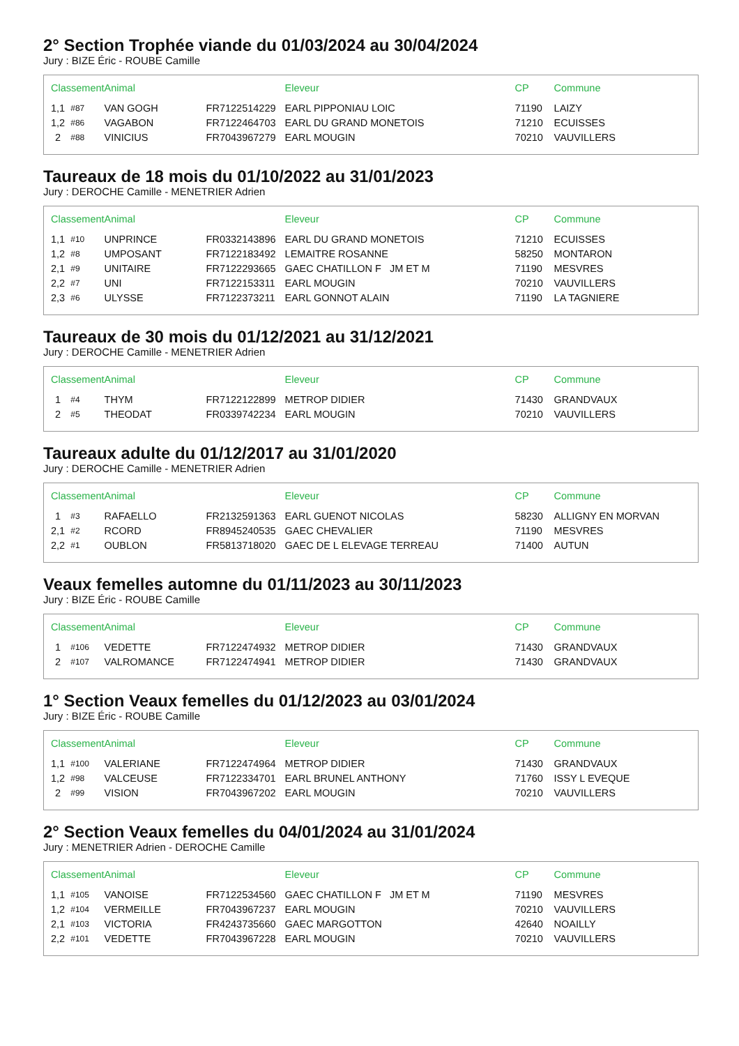2° Section Trophée viande du 01/03/2024 au 30/04/2024
Jury : BIZE Éric - ROUBE Camille
| Classement | | Animal | | Eleveur | CP | Commune |
| --- | --- | --- | --- | --- | --- | --- |
| 1,1 | #87 | VAN GOGH | FR7122514229 | EARL PIPPONIAU LOIC | 71190 | LAIZY |
| 1,2 | #86 | VAGABON | FR7122464703 | EARL DU GRAND MONETOIS | 71210 | ECUISSES |
| 2 | #88 | VINICIUS | FR7043967279 | EARL MOUGIN | 70210 | VAUVILLERS |
Taureaux de 18 mois du 01/10/2022 au 31/01/2023
Jury : DEROCHE Camille - MENETRIER Adrien
| Classement | | Animal | | Eleveur | CP | Commune |
| --- | --- | --- | --- | --- | --- | --- |
| 1,1 | #10 | UNPRINCE | FR0332143896 | EARL DU GRAND MONETOIS | 71210 | ECUISSES |
| 1,2 | #8 | UMPOSANT | FR7122183492 | LEMAITRE ROSANNE | 58250 | MONTARON |
| 2,1 | #9 | UNITAIRE | FR7122293665 | GAEC CHATILLON F JM ET M | 71190 | MESVRES |
| 2,2 | #7 | UNI | FR7122153311 | EARL MOUGIN | 70210 | VAUVILLERS |
| 2,3 | #6 | ULYSSE | FR7122373211 | EARL GONNOT ALAIN | 71190 | LA TAGNIERE |
Taureaux de 30 mois du 01/12/2021 au 31/12/2021
Jury : DEROCHE Camille - MENETRIER Adrien
| Classement | | Animal | | Eleveur | CP | Commune |
| --- | --- | --- | --- | --- | --- | --- |
| 1 | #4 | THYM | FR7122122899 | METROP DIDIER | 71430 | GRANDVAUX |
| 2 | #5 | THEODAT | FR0339742234 | EARL MOUGIN | 70210 | VAUVILLERS |
Taureaux adulte du 01/12/2017 au 31/01/2020
Jury : DEROCHE Camille - MENETRIER Adrien
| Classement | | Animal | | Eleveur | CP | Commune |
| --- | --- | --- | --- | --- | --- | --- |
| 1 | #3 | RAFAELLO | FR2132591363 | EARL GUENOT NICOLAS | 58230 | ALLIGNY EN MORVAN |
| 2,1 | #2 | RCORD | FR8945240535 | GAEC CHEVALIER | 71190 | MESVRES |
| 2,2 | #1 | OUBLON | FR5813718020 | GAEC DE L ELEVAGE TERREAU | 71400 | AUTUN |
Veaux femelles automne du 01/11/2023 au 30/11/2023
Jury : BIZE Éric - ROUBE Camille
| Classement | | Animal | | Eleveur | CP | Commune |
| --- | --- | --- | --- | --- | --- | --- |
| 1 | #106 | VEDETTE | FR7122474932 | METROP DIDIER | 71430 | GRANDVAUX |
| 2 | #107 | VALROMANCE | FR7122474941 | METROP DIDIER | 71430 | GRANDVAUX |
1° Section Veaux femelles du 01/12/2023 au 03/01/2024
Jury : BIZE Éric - ROUBE Camille
| Classement | | Animal | | Eleveur | CP | Commune |
| --- | --- | --- | --- | --- | --- | --- |
| 1,1 | #100 | VALERIANE | FR7122474964 | METROP DIDIER | 71430 | GRANDVAUX |
| 1,2 | #98 | VALCEUSE | FR7122334701 | EARL BRUNEL ANTHONY | 71760 | ISSY L EVEQUE |
| 2 | #99 | VISION | FR7043967202 | EARL MOUGIN | 70210 | VAUVILLERS |
2° Section Veaux femelles du 04/01/2024 au 31/01/2024
Jury : MENETRIER Adrien - DEROCHE Camille
| Classement | | Animal | | Eleveur | CP | Commune |
| --- | --- | --- | --- | --- | --- | --- |
| 1,1 | #105 | VANOISE | FR7122534560 | GAEC CHATILLON F JM ET M | 71190 | MESVRES |
| 1,2 | #104 | VERMEILLE | FR7043967237 | EARL MOUGIN | 70210 | VAUVILLERS |
| 2,1 | #103 | VICTORIA | FR4243735660 | GAEC MARGOTTON | 42640 | NOAILLY |
| 2,2 | #101 | VEDETTE | FR7043967228 | EARL MOUGIN | 70210 | VAUVILLERS |